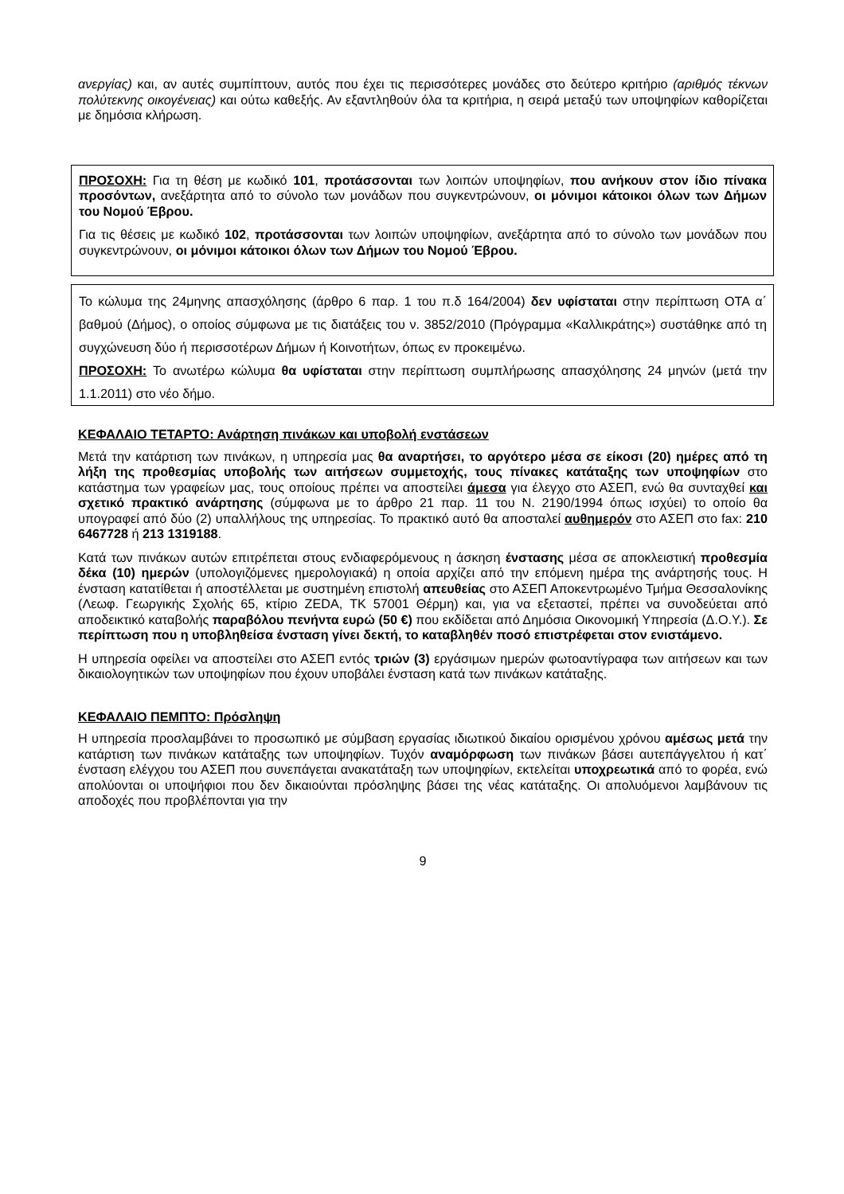ανεργίας) και, αν αυτές συμπίπτουν, αυτός που έχει τις περισσότερες μονάδες στο δεύτερο κριτήριο (αριθμός τέκνων πολύτεκνης οικογένειας) και ούτω καθεξής. Αν εξαντληθούν όλα τα κριτήρια, η σειρά μεταξύ των υποψηφίων καθορίζεται με δημόσια κλήρωση.
ΠΡΟΣΟΧΗ: Για τη θέση με κωδικό 101, προτάσσονται των λοιπών υποψηφίων, που ανήκουν στον ίδιο πίνακα προσόντων, ανεξάρτητα από το σύνολο των μονάδων που συγκεντρώνουν, οι μόνιμοι κάτοικοι όλων των Δήμων του Νομού Έβρου.
Για τις θέσεις με κωδικό 102, προτάσσονται των λοιπών υποψηφίων, ανεξάρτητα από το σύνολο των μονάδων που συγκεντρώνουν, οι μόνιμοι κάτοικοι όλων των Δήμων του Νομού Έβρου.
Το κώλυμα της 24μηνης απασχόλησης (άρθρο 6 παρ. 1 του π.δ 164/2004) δεν υφίσταται στην περίπτωση ΟΤΑ α΄ βαθμού (Δήμος), ο οποίος σύμφωνα με τις διατάξεις του ν. 3852/2010 (Πρόγραμμα «Καλλικράτης») συστάθηκε από τη συγχώνευση δύο ή περισσοτέρων Δήμων ή Κοινοτήτων, όπως εν προκειμένω.
ΠΡΟΣΟΧΗ: Το ανωτέρω κώλυμα θα υφίσταται στην περίπτωση συμπλήρωσης απασχόλησης 24 μηνών (μετά την 1.1.2011) στο νέο δήμο.
ΚΕΦΑΛΑΙΟ ΤΕΤΑΡΤΟ: Ανάρτηση πινάκων και υποβολή ενστάσεων
Μετά την κατάρτιση των πινάκων, η υπηρεσία μας θα αναρτήσει, το αργότερο μέσα σε είκοσι (20) ημέρες από τη λήξη της προθεσμίας υποβολής των αιτήσεων συμμετοχής, τους πίνακες κατάταξης των υποψηφίων στο κατάστημα των γραφείων μας, τους οποίους πρέπει να αποστείλει άμεσα για έλεγχο στο ΑΣΕΠ, ενώ θα συνταχθεί και σχετικό πρακτικό ανάρτησης (σύμφωνα με το άρθρο 21 παρ. 11 του Ν. 2190/1994 όπως ισχύει) το οποίο θα υπογραφεί από δύο (2) υπαλλήλους της υπηρεσίας. Το πρακτικό αυτό θα αποσταλεί αυθημερόν στο ΑΣΕΠ στο fax: 210 6467728 ή 213 1319188.
Κατά των πινάκων αυτών επιτρέπεται στους ενδιαφερόμενους η άσκηση ένστασης μέσα σε αποκλειστική προθεσμία δέκα (10) ημερών (υπολογιζόμενες ημερολογιακά) η οποία αρχίζει από την επόμενη ημέρα της ανάρτησής τους. Η ένσταση κατατίθεται ή αποστέλλεται με συστημένη επιστολή απευθείας στο ΑΣΕΠ Αποκεντρωμένο Τμήμα Θεσσαλονίκης (Λεωφ. Γεωργικής Σχολής 65, κτίριο ZEDA, ΤΚ 57001 Θέρμη) και, για να εξεταστεί, πρέπει να συνοδεύεται από αποδεικτικό καταβολής παραβόλου πενήντα ευρώ (50 €) που εκδίδεται από Δημόσια Οικονομική Υπηρεσία (Δ.Ο.Υ.). Σε περίπτωση που η υποβληθείσα ένσταση γίνει δεκτή, το καταβληθέν ποσό επιστρέφεται στον ενιστάμενο.
Η υπηρεσία οφείλει να αποστείλει στο ΑΣΕΠ εντός τριών (3) εργάσιμων ημερών φωτοαντίγραφα των αιτήσεων και των δικαιολογητικών των υποψηφίων που έχουν υποβάλει ένσταση κατά των πινάκων κατάταξης.
ΚΕΦΑΛΑΙΟ ΠΕΜΠΤΟ: Πρόσληψη
Η υπηρεσία προσλαμβάνει το προσωπικό με σύμβαση εργασίας ιδιωτικού δικαίου ορισμένου χρόνου αμέσως μετά την κατάρτιση των πινάκων κατάταξης των υποψηφίων. Τυχόν αναμόρφωση των πινάκων βάσει αυτεπάγγελτου ή κατ΄ ένσταση ελέγχου του ΑΣΕΠ που συνεπάγεται ανακατάταξη των υποψηφίων, εκτελείται υποχρεωτικά από το φορέα, ενώ απολύονται οι υποψήφιοι που δεν δικαιούνται πρόσληψης βάσει της νέας κατάταξης. Οι απολυόμενοι λαμβάνουν τις αποδοχές που προβλέπονται για την
9